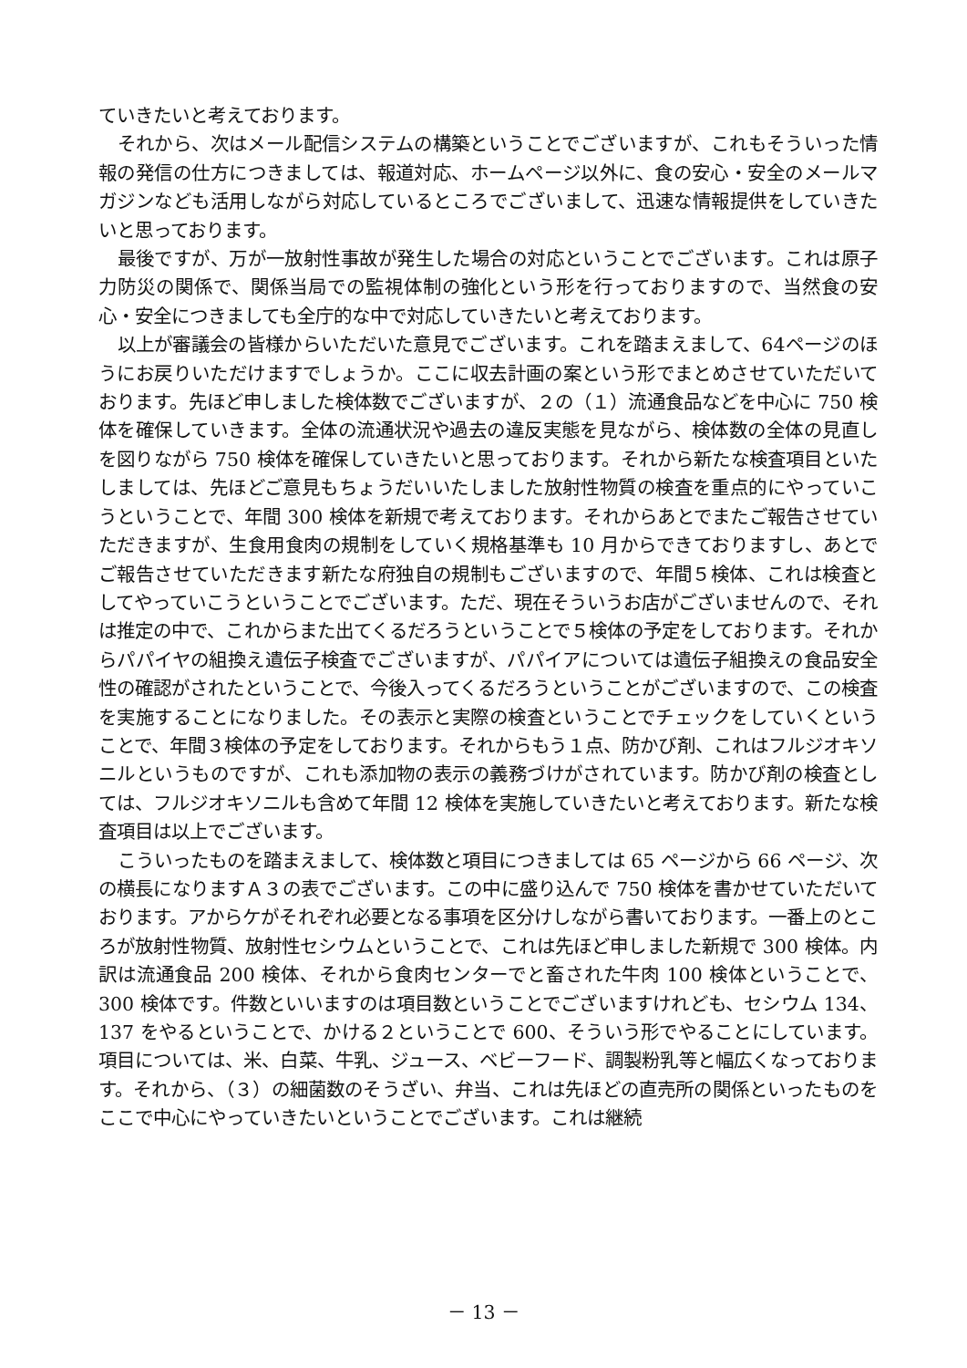ていきたいと考えております。
それから、次はメール配信システムの構築ということでございますが、これもそういった情報の発信の仕方につきましては、報道対応、ホームページ以外に、食の安心・安全のメールマガジンなども活用しながら対応しているところでございまして、迅速な情報提供をしていきたいと思っております。
最後ですが、万が一放射性事故が発生した場合の対応ということでございます。これは原子力防災の関係で、関係当局での監視体制の強化という形を行っておりますので、当然食の安心・安全につきましても全庁的な中で対応していきたいと考えております。
以上が審議会の皆様からいただいた意見でございます。これを踏まえまして、64ページのほうにお戻りいただけますでしょうか。ここに収去計画の案という形でまとめさせていただいております。先ほど申しました検体数でございますが、２の（１）流通食品などを中心に 750 検体を確保していきます。全体の流通状況や過去の違反実態を見ながら、検体数の全体の見直しを図りながら 750 検体を確保していきたいと思っております。それから新たな検査項目といたしましては、先ほどご意見もちょうだいいたしました放射性物質の検査を重点的にやっていこうということで、年間 300 検体を新規で考えております。それからあとでまたご報告させていただきますが、生食用食肉の規制をしていく規格基準も 10 月からできておりますし、あとでご報告させていただきます新たな府独自の規制もございますので、年間５検体、これは検査としてやっていこうということでございます。ただ、現在そういうお店がございませんので、それは推定の中で、これからまた出てくるだろうということで５検体の予定をしております。それからパパイヤの組換え遺伝子検査でございますが、パパイアについては遺伝子組換えの食品安全性の確認がされたということで、今後入ってくるだろうということがございますので、この検査を実施することになりました。その表示と実際の検査ということでチェックをしていくということで、年間３検体の予定をしております。それからもう１点、防かび剤、これはフルジオキソニルというものですが、これも添加物の表示の義務づけがされています。防かび剤の検査としては、フルジオキソニルも含めて年間 12 検体を実施していきたいと考えております。新たな検査項目は以上でございます。
こういったものを踏まえまして、検体数と項目につきましては 65 ページから 66 ページ、次の横長になりますＡ３の表でございます。この中に盛り込んで 750 検体を書かせていただいております。アからケがそれぞれ必要となる事項を区分けしながら書いております。一番上のところが放射性物質、放射性セシウムということで、これは先ほど申しました新規で 300 検体。内訳は流通食品 200 検体、それから食肉センターでと畜された牛肉 100 検体ということで、300 検体です。件数といいますのは項目数ということでございますけれども、セシウム 134、137 をやるということで、かける２ということで 600、そういう形でやることにしています。項目については、米、白菜、牛乳、ジュース、ベビーフード、調製粉乳等と幅広くなっております。それから、（３）の細菌数のそうざい、弁当、これは先ほどの直売所の関係といったものをここで中心にやっていきたいということでございます。これは継続
－ 13 －